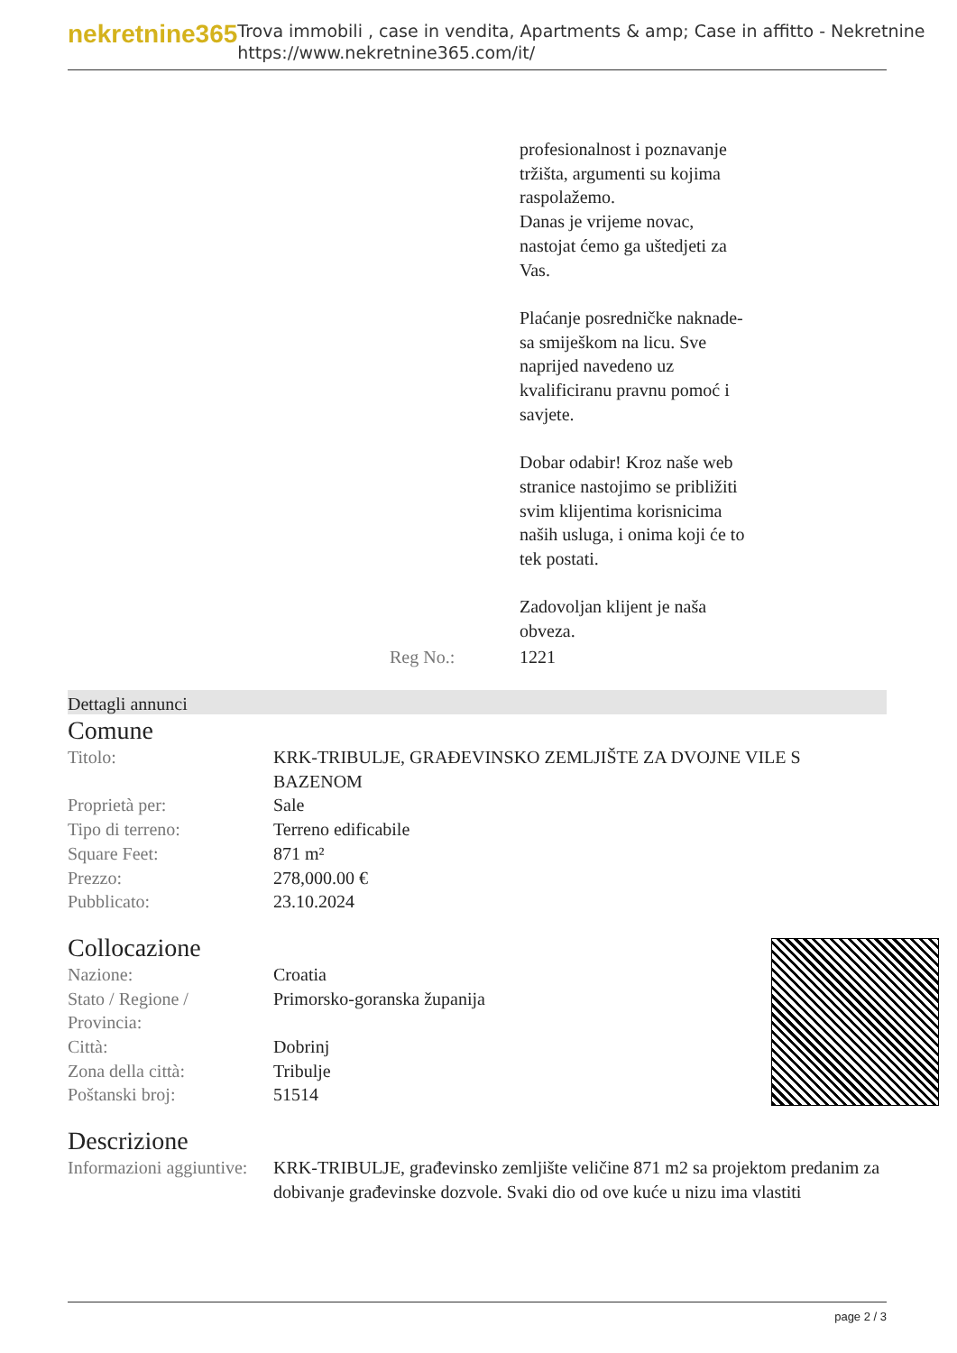nekretnine365
Trova immobili , case in vendita, Apartments & amp; Case in affitto - Nekretnine
https://www.nekretnine365.com/it/
| | profesionalnost i poznavanje tržišta, argumenti su kojima raspolažemo. Danas je vrijeme novac, nastojat ćemo ga uštedjeti za Vas. Plaćanje posredničke naknade- sa smiješkom na licu. Sve naprijed navedeno uz kvalificiranu pravnu pomoć i savjete. Dobar odabir! Kroz naše web stranice nastojimo se približiti svim klijentima korisnicima naših usluga, i onima koji će to tek postati. Zadovoljan klijent je naša obveza. |
| Reg No.: | 1221 |
Dettagli annunci
Comune
| Titolo: | KRK-TRIBULJE, GRAĐEVINSKO ZEMLJIŠTE ZA DVOJNE VILE S BAZENOM |
| Proprietà per: | Sale |
| Tipo di terreno: | Terreno edificabile |
| Square Feet: | 871 m² |
| Prezzo: | 278,000.00 € |
| Pubblicato: | 23.10.2024 |
Collocazione
| Nazione: | Croatia |
| Stato / Regione / Provincia: | Primorsko-goranska županija |
| Città: | Dobrinj |
| Zona della città: | Tribulje |
| Poštanski broj: | 51514 |
Descrizione
| Informazioni aggiuntive: | KRK-TRIBULJE, građevinsko zemljište veličine 871 m2 sa projektom predanim za dobivanje građevinske dozvole. Svaki dio od ove kuće u nizu ima vlastiti |
page 2 / 3